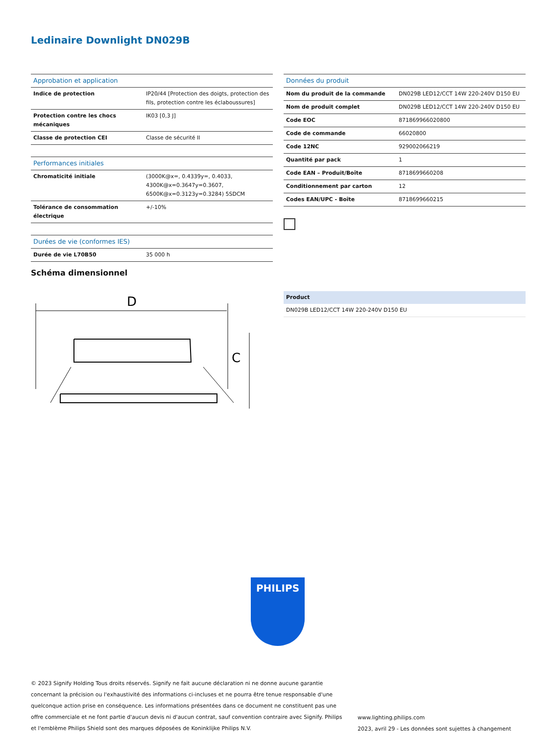Ledinaire Downlight DN029B
| Approbation et application | |
| --- | --- |
| Indice de protection | IP20/44 [Protection des doigts, protection des fils, protection contre les éclaboussures] |
| Protection contre les chocs mécaniques | IK03 [0,3 J] |
| Classe de protection CEI | Classe de sécurité II |
| Performances initiales | |
| --- | --- |
| Chromaticité initiale | (3000K@x=, 0.4339y=, 0.4033, 4300K@x=0.3647y=0.3607, 6500K@x=0.3123y=0.3284) 5SDCM |
| Tolérance de consommation électrique | +/-10% |
| Durées de vie (conformes IES) | |
| --- | --- |
| Durée de vie L70B50 | 35 000 h |
| Données du produit | |
| --- | --- |
| Nom du produit de la commande | DN029B LED12/CCT 14W 220-240V D150 EU |
| Nom de produit complet | DN029B LED12/CCT 14W 220-240V D150 EU |
| Code EOC | 871869966020800 |
| Code de commande | 66020800 |
| Code 12NC | 929002066219 |
| Quantité par pack | 1 |
| Code EAN – Produit/Boîte | 8718699660208 |
| Conditionnement par carton | 12 |
| Codes EAN/UPC - Boîte | 8718699660215 |
Schéma dimensionnel
D
C
| Product |
| --- |
| DN029B LED12/CCT 14W 220-240V D150 EU |
PHILIPS
© 2023 Signify Holding Tous droits réservés. Signify ne fait aucune déclaration ni ne donne aucune garantie concernant la précision ou l'exhaustivité des informations ci-incluses et ne pourra être tenue responsable d'une quelconque action prise en conséquence. Les informations présentées dans ce document ne constituent pas une offre commerciale et ne font partie d'aucun devis ni d'aucun contrat, sauf convention contraire avec Signify. Philips et l'emblème Philips Shield sont des marques déposées de Koninklijke Philips N.V.
www.lighting.philips.com
2023, avril 29 - Les données sont sujettes à changement